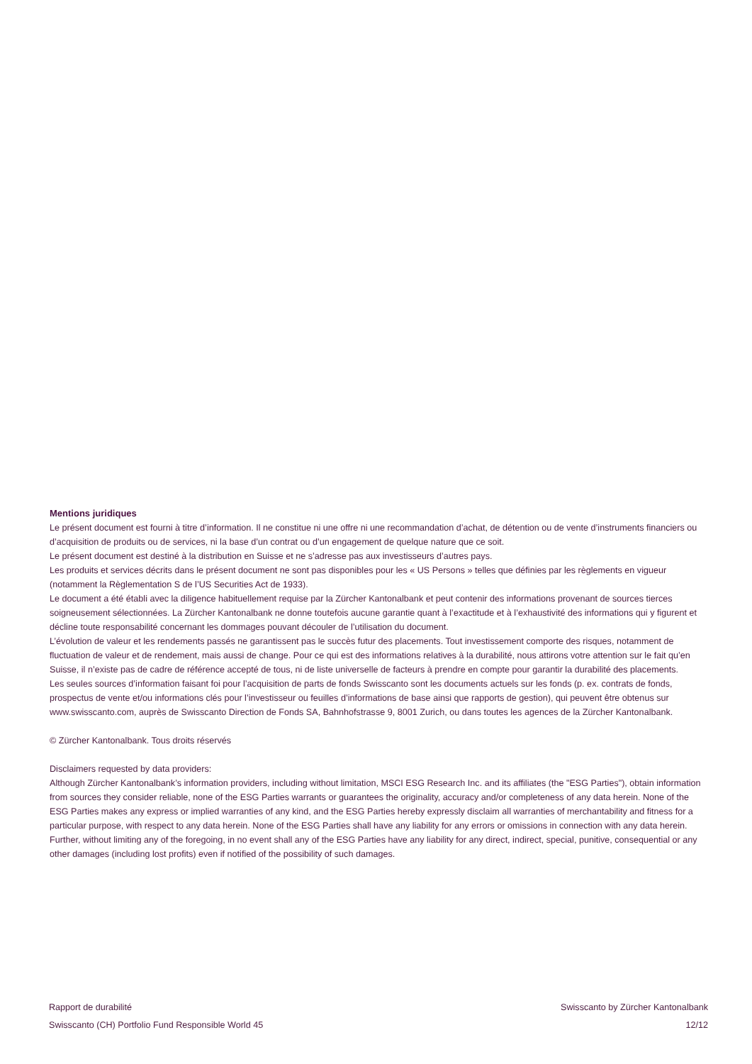Mentions juridiques
Le présent document est fourni à titre d’information. Il ne constitue ni une offre ni une recommandation d’achat, de détention ou de vente d’instruments financiers ou d’acquisition de produits ou de services, ni la base d’un contrat ou d’un engagement de quelque nature que ce soit.
Le présent document est destiné à la distribution en Suisse et ne s’adresse pas aux investisseurs d’autres pays.
Les produits et services décrits dans le présent document ne sont pas disponibles pour les « US Persons » telles que définies par les règlements en vigueur (notamment la Règlementation S de l’US Securities Act de 1933).
Le document a été établi avec la diligence habituellement requise par la Zürcher Kantonalbank et peut contenir des informations provenant de sources tierces soigneusement sélectionnées. La Zürcher Kantonalbank ne donne toutefois aucune garantie quant à l’exactitude et à l’exhaustivité des informations qui y figurent et décline toute responsabilité concernant les dommages pouvant découler de l’utilisation du document.
L’évolution de valeur et les rendements passés ne garantissent pas le succès futur des placements. Tout investissement comporte des risques, notamment de fluctuation de valeur et de rendement, mais aussi de change. Pour ce qui est des informations relatives à la durabilité, nous attirons votre attention sur le fait qu’en Suisse, il n’existe pas de cadre de référence accepté de tous, ni de liste universelle de facteurs à prendre en compte pour garantir la durabilité des placements.
Les seules sources d’information faisant foi pour l’acquisition de parts de fonds Swisscanto sont les documents actuels sur les fonds (p. ex. contrats de fonds, prospectus de vente et/ou informations clés pour l’investisseur ou feuilles d’informations de base ainsi que rapports de gestion), qui peuvent être obtenus sur www.swisscanto.com, auprès de Swisscanto Direction de Fonds SA, Bahnhofstrasse 9, 8001 Zurich, ou dans toutes les agences de la Zürcher Kantonalbank.
© Zürcher Kantonalbank. Tous droits réservés
Disclaimers requested by data providers:
Although Zürcher Kantonalbank’s information providers, including without limitation, MSCI ESG Research Inc. and its affiliates (the "ESG Parties"), obtain information from sources they consider reliable, none of the ESG Parties warrants or guarantees the originality, accuracy and/or completeness of any data herein. None of the ESG Parties makes any express or implied warranties of any kind, and the ESG Parties hereby expressly disclaim all warranties of merchantability and fitness for a particular purpose, with respect to any data herein. None of the ESG Parties shall have any liability for any errors or omissions in connection with any data herein. Further, without limiting any of the foregoing, in no event shall any of the ESG Parties have any liability for any direct, indirect, special, punitive, consequential or any other damages (including lost profits) even if notified of the possibility of such damages.
Rapport de durabilité
Swisscanto (CH) Portfolio Fund Responsible World 45
Swisscanto by Zürcher Kantonalbank
12/12